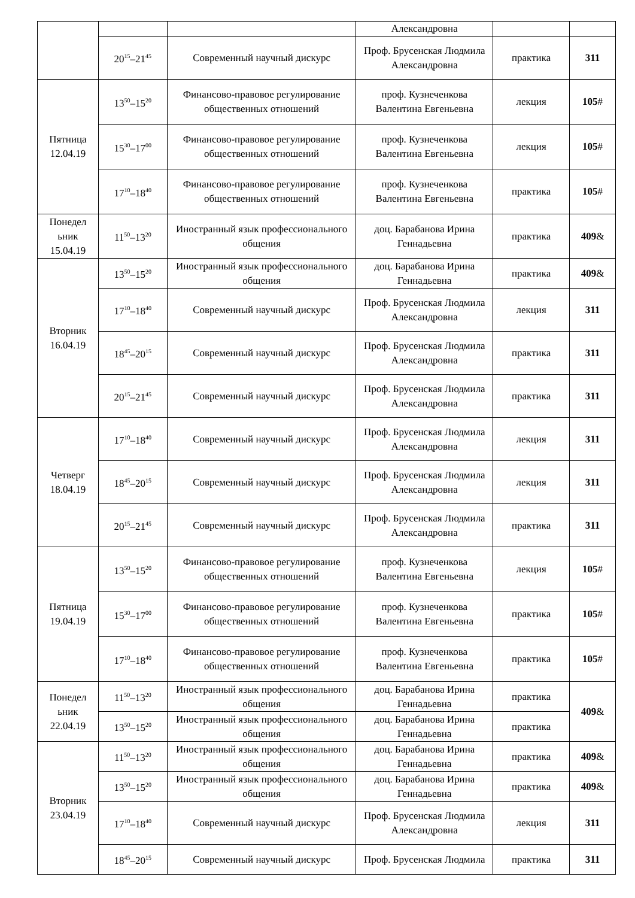| | | | Александровна | | |
| | 20<sup>15</sup>–21<sup>45</sup> | Современный научный дискурс | Проф. Брусенская Людмила Александровна | практика | 311 |
| Пятница 12.04.19 | 13<sup>50</sup>–15<sup>20</sup> | Финансово-правовое регулирование общественных отношений | проф. Кузнеченкова Валентина Евгеньевна | лекция | 105 # |
| | 15<sup>30</sup>–17<sup>00</sup> | Финансово-правовое регулирование общественных отношений | проф. Кузнеченкова Валентина Евгеньевна | лекция | 105 # |
| | 17<sup>10</sup>–18<sup>40</sup> | Финансово-правовое регулирование общественных отношений | проф. Кузнеченкова Валентина Евгеньевна | практика | 105 # |
| Понедел ьник 15.04.19 | 11<sup>50</sup>–13<sup>20</sup> | Иностранный язык профессионального общения | доц. Барабанова Ирина Геннадьевна | практика | 409 & |
| Вторник 16.04.19 | 13<sup>50</sup>–15<sup>20</sup> | Иностранный язык профессионального общения | доц. Барабанова Ирина Геннадьевна | практика | 409 & |
| | 17<sup>10</sup>–18<sup>40</sup> | Современный научный дискурс | Проф. Брусенская Людмила Александровна | лекция | 311 |
| | 18<sup>45</sup>–20<sup>15</sup> | Современный научный дискурс | Проф. Брусенская Людмила Александровна | практика | 311 |
| | 20<sup>15</sup>–21<sup>45</sup> | Современный научный дискурс | Проф. Брусенская Людмила Александровна | практика | 311 |
| Четверг 18.04.19 | 17<sup>10</sup>–18<sup>40</sup> | Современный научный дискурс | Проф. Брусенская Людмила Александровна | лекция | 311 |
| | 18<sup>45</sup>–20<sup>15</sup> | Современный научный дискурс | Проф. Брусенская Людмила Александровна | лекция | 311 |
| | 20<sup>15</sup>–21<sup>45</sup> | Современный научный дискурс | Проф. Брусенская Людмила Александровна | практика | 311 |
| Пятница 19.04.19 | 13<sup>50</sup>–15<sup>20</sup> | Финансово-правовое регулирование общественных отношений | проф. Кузнеченкова Валентина Евгеньевна | лекция | 105 # |
| | 15<sup>30</sup>–17<sup>00</sup> | Финансово-правовое регулирование общественных отношений | проф. Кузнеченкова Валентина Евгеньевна | практика | 105 # |
| | 17<sup>10</sup>–18<sup>40</sup> | Финансово-правовое регулирование общественных отношений | проф. Кузнеченкова Валентина Евгеньевна | практика | 105 # |
| Понедел ьник 22.04.19 | 11<sup>50</sup>–13<sup>20</sup> | Иностранный язык профессионального общения | доц. Барабанова Ирина Геннадьевна | практика | 409 & |
| | 13<sup>50</sup>–15<sup>20</sup> | Иностранный язык профессионального общения | доц. Барабанова Ирина Геннадьевна | практика | |
| Вторник 23.04.19 | 11<sup>50</sup>–13<sup>20</sup> | Иностранный язык профессионального общения | доц. Барабанова Ирина Геннадьевна | практика | 409 & |
| | 13<sup>50</sup>–15<sup>20</sup> | Иностранный язык профессионального общения | доц. Барабанова Ирина Геннадьевна | практика | 409 & |
| | 17<sup>10</sup>–18<sup>40</sup> | Современный научный дискурс | Проф. Брусенская Людмила Александровна | лекция | 311 |
| | 18<sup>45</sup>–20<sup>15</sup> | Современный научный дискурс | Проф. Брусенская Людмила | практика | 311 |